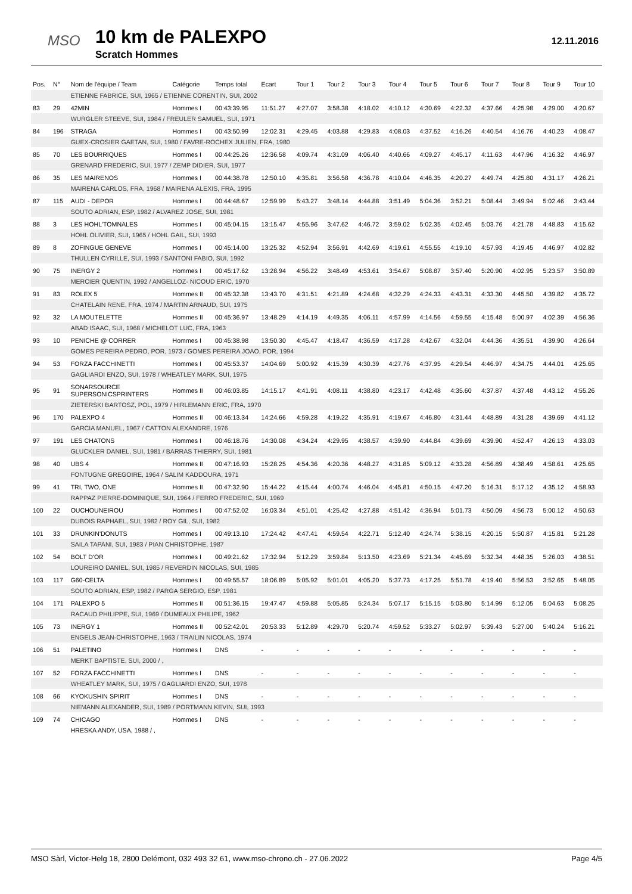MSO
10 km de PALEXPO
Scratch Hommes
12.11.2016
| Pos. | N° | Nom de l'équipe / Team | Catégorie | Temps total | Ecart | Tour 1 | Tour 2 | Tour 3 | Tour 4 | Tour 5 | Tour 6 | Tour 7 | Tour 8 | Tour 9 | Tour 10 |
| --- | --- | --- | --- | --- | --- | --- | --- | --- | --- | --- | --- | --- | --- | --- | --- |
| | | ETIENNE FABRICE, SUI, 1965 / ETIENNE CORENTIN, SUI, 2002 | | | | | | | | | | | | | |
| 83 | 29 | 42MIN | Hommes I | 00:43:39.95 | 11:51.27 | 4:27.07 | 3:58.38 | 4:18.02 | 4:10.12 | 4:30.69 | 4:22.32 | 4:37.66 | 4:25.98 | 4:29.00 | 4:20.67 |
| | | WURGLER STEEVE, SUI, 1984 / FREULER SAMUEL, SUI, 1971 | | | | | | | | | | | | | |
| 84 | 196 | STRAGA | Hommes I | 00:43:50.99 | 12:02.31 | 4:29.45 | 4:03.88 | 4:29.83 | 4:08.03 | 4:37.52 | 4:16.26 | 4:40.54 | 4:16.76 | 4:40.23 | 4:08.47 |
| | | GUEX-CROSIER GAETAN, SUI, 1980 / FAVRE-ROCHEX JULIEN, FRA, 1980 | | | | | | | | | | | | | |
| 85 | 70 | LES BOURRIQUES | Hommes I | 00:44:25.26 | 12:36.58 | 4:09.74 | 4:31.09 | 4:06.40 | 4:40.66 | 4:09.27 | 4:45.17 | 4:11.63 | 4:47.96 | 4:16.32 | 4:46.97 |
| | | GRENARD FREDERIC, SUI, 1977 / ZEMP DIDIER, SUI, 1977 | | | | | | | | | | | | | |
| 86 | 35 | LES MAIRENOS | Hommes I | 00:44:38.78 | 12:50.10 | 4:35.81 | 3:56.58 | 4:36.78 | 4:10.04 | 4:46.35 | 4:20.27 | 4:49.74 | 4:25.80 | 4:31.17 | 4:26.21 |
| | | MAIRENA CARLOS, FRA, 1968 / MAIRENA ALEXIS, FRA, 1995 | | | | | | | | | | | | | |
| 87 | 115 | AUDI - DEPOR | Hommes I | 00:44:48.67 | 12:59.99 | 5:43.27 | 3:48.14 | 4:44.88 | 3:51.49 | 5:04.36 | 3:52.21 | 5:08.44 | 3:49.94 | 5:02.46 | 3:43.44 |
| | | SOUTO ADRIAN, ESP, 1982 / ALVAREZ JOSE, SUI, 1981 | | | | | | | | | | | | | |
| 88 | 3 | LES HOHL'TOMNALES | Hommes I | 00:45:04.15 | 13:15.47 | 4:55.96 | 3:47.62 | 4:46.72 | 3:59.02 | 5:02.35 | 4:02.45 | 5:03.76 | 4:21.78 | 4:48.83 | 4:15.62 |
| | | HOHL OLIVIER, SUI, 1965 / HOHL GAIL, SUI, 1993 | | | | | | | | | | | | | |
| 89 | 8 | ZOFINGUE GENEVE | Hommes I | 00:45:14.00 | 13:25.32 | 4:52.94 | 3:56.91 | 4:42.69 | 4:19.61 | 4:55.55 | 4:19.10 | 4:57.93 | 4:19.45 | 4:46.97 | 4:02.82 |
| | | THULLEN CYRILLE, SUI, 1993 / SANTONI FABIO, SUI, 1992 | | | | | | | | | | | | | |
| 90 | 75 | INERGY 2 | Hommes I | 00:45:17.62 | 13:28.94 | 4:56.22 | 3:48.49 | 4:53.61 | 3:54.67 | 5:08.87 | 3:57.40 | 5:20.90 | 4:02.95 | 5:23.57 | 3:50.89 |
| | | MERCIER QUENTIN, 1992 / ANGELLOZ- NICOUD ERIC, 1970 | | | | | | | | | | | | | |
| 91 | 83 | ROLEX 5 | Hommes II | 00:45:32.38 | 13:43.70 | 4:31.51 | 4:21.89 | 4:24.68 | 4:32.29 | 4:24.33 | 4:43.31 | 4:33.30 | 4:45.50 | 4:39.82 | 4:35.72 |
| | | CHATELAIN RENE, FRA, 1974 / MARTIN ARNAUD, SUI, 1975 | | | | | | | | | | | | | |
| 92 | 32 | LA MOUTELETTE | Hommes II | 00:45:36.97 | 13:48.29 | 4:14.19 | 4:49.35 | 4:06.11 | 4:57.99 | 4:14.56 | 4:59.55 | 4:15.48 | 5:00.97 | 4:02.39 | 4:56.36 |
| | | ABAD ISAAC, SUI, 1968 / MICHELOT LUC, FRA, 1963 | | | | | | | | | | | | | |
| 93 | 10 | PENICHE @ CORRER | Hommes I | 00:45:38.98 | 13:50.30 | 4:45.47 | 4:18.47 | 4:36.59 | 4:17.28 | 4:42.67 | 4:32.04 | 4:44.36 | 4:35.51 | 4:39.90 | 4:26.64 |
| | | GOMES PEREIRA PEDRO, POR, 1973 / GOMES PEREIRA JOAO, POR, 1994 | | | | | | | | | | | | | |
| 94 | 53 | FORZA FACCHINETTI | Hommes I | 00:45:53.37 | 14:04.69 | 5:00.92 | 4:15.39 | 4:30.39 | 4:27.76 | 4:37.95 | 4:29.54 | 4:46.97 | 4:34.75 | 4:44.01 | 4:25.65 |
| | | GAGLIARDI ENZO, SUI, 1978 / WHEATLEY MARK, SUI, 1975 | | | | | | | | | | | | | |
| 95 | 91 | SONARSOURCE SUPERSONICSPRINTERS | Hommes II | 00:46:03.85 | 14:15.17 | 4:41.91 | 4:08.11 | 4:38.80 | 4:23.17 | 4:42.48 | 4:35.60 | 4:37.87 | 4:37.48 | 4:43.12 | 4:55.26 |
| | | ZIETERSKI BARTOSZ, POL, 1979 / HIRLEMANN ERIC, FRA, 1970 | | | | | | | | | | | | | |
| 96 | 170 | PALEXPO 4 | Hommes II | 00:46:13.34 | 14:24.66 | 4:59.28 | 4:19.22 | 4:35.91 | 4:19.67 | 4:46.80 | 4:31.44 | 4:48.89 | 4:31.28 | 4:39.69 | 4:41.12 |
| | | GARCIA MANUEL, 1967 / CATTON ALEXANDRE, 1976 | | | | | | | | | | | | | |
| 97 | 191 | LES CHATONS | Hommes I | 00:46:18.76 | 14:30.08 | 4:34.24 | 4:29.95 | 4:38.57 | 4:39.90 | 4:44.84 | 4:39.69 | 4:39.90 | 4:52.47 | 4:26.13 | 4:33.03 |
| | | GLUCKLER DANIEL, SUI, 1981 / BARRAS THIERRY, SUI, 1981 | | | | | | | | | | | | | |
| 98 | 40 | UBS 4 | Hommes II | 00:47:16.93 | 15:28.25 | 4:54.36 | 4:20.36 | 4:48.27 | 4:31.85 | 5:09.12 | 4:33.28 | 4:56.89 | 4:38.49 | 4:58.61 | 4:25.65 |
| | | FONTUGNE GREGOIRE, 1964 / SALIM KADDOURA, 1971 | | | | | | | | | | | | | |
| 99 | 41 | TRI, TWO, ONE | Hommes II | 00:47:32.90 | 15:44.22 | 4:15.44 | 4:00.74 | 4:46.04 | 4:45.81 | 4:50.15 | 4:47.20 | 5:16.31 | 5:17.12 | 4:35.12 | 4:58.93 |
| | | RAPPAZ PIERRE-DOMINIQUE, SUI, 1964 / FERRO FREDERIC, SUI, 1969 | | | | | | | | | | | | | |
| 100 | 22 | OUCHOUNEIROU | Hommes I | 00:47:52.02 | 16:03.34 | 4:51.01 | 4:25.42 | 4:27.88 | 4:51.42 | 4:36.94 | 5:01.73 | 4:50.09 | 4:56.73 | 5:00.12 | 4:50.63 |
| | | DUBOIS RAPHAEL, SUI, 1982 / ROY GIL, SUI, 1982 | | | | | | | | | | | | | |
| 101 | 33 | DRUNKIN'DONUTS | Hommes I | 00:49:13.10 | 17:24.42 | 4:47.41 | 4:59.54 | 4:22.71 | 5:12.40 | 4:24.74 | 5:38.15 | 4:20.15 | 5:50.87 | 4:15.81 | 5:21.28 |
| | | SAILA TAPANI, SUI, 1983 / PIAN CHRISTOPHE, 1987 | | | | | | | | | | | | | |
| 102 | 54 | BOLT D'OR | Hommes I | 00:49:21.62 | 17:32.94 | 5:12.29 | 3:59.84 | 5:13.50 | 4:23.69 | 5:21.34 | 4:45.69 | 5:32.34 | 4:48.35 | 5:26.03 | 4:38.51 |
| | | LOUREIRO DANIEL, SUI, 1985 / REVERDIN NICOLAS, SUI, 1985 | | | | | | | | | | | | | |
| 103 | 117 | G60-CELTA | Hommes I | 00:49:55.57 | 18:06.89 | 5:05.92 | 5:01.01 | 4:05.20 | 5:37.73 | 4:17.25 | 5:51.78 | 4:19.40 | 5:56.53 | 3:52.65 | 5:48.05 |
| | | SOUTO ADRIAN, ESP, 1982 / PARGA SERGIO, ESP, 1981 | | | | | | | | | | | | | |
| 104 | 171 | PALEXPO 5 | Hommes II | 00:51:36.15 | 19:47.47 | 4:59.88 | 5:05.85 | 5:24.34 | 5:07.17 | 5:15.15 | 5:03.80 | 5:14.99 | 5:12.05 | 5:04.63 | 5:08.25 |
| | | RACAUD PHILIPPE, SUI, 1969 / DUMEAUX PHILIPE, 1962 | | | | | | | | | | | | | |
| 105 | 73 | INERGY 1 | Hommes II | 00:52:42.01 | 20:53.33 | 5:12.89 | 4:29.70 | 5:20.74 | 4:59.52 | 5:33.27 | 5:02.97 | 5:39.43 | 5:27.00 | 5:40.24 | 5:16.21 |
| | | ENGELS JEAN-CHRISTOPHE, 1963 / TRAILIN NICOLAS, 1974 | | | | | | | | | | | | | |
| 106 | 51 | PALETINO | Hommes I | DNS | - | - | - | - | - | - | - | - | - | - | - |
| | | MERKT BAPTISTE, SUI, 2000 / , | | | | | | | | | | | | | |
| 107 | 52 | FORZA FACCHINETTI | Hommes I | DNS | - | - | - | - | - | - | - | - | - | - | - |
| | | WHEATLEY MARK, SUI, 1975 / GAGLIARDI ENZO, SUI, 1978 | | | | | | | | | | | | | |
| 108 | 66 | KYOKUSHIN SPIRIT | Hommes I | DNS | - | - | - | - | - | - | - | - | - | - | - |
| | | NIEMANN ALEXANDER, SUI, 1989 / PORTMANN KEVIN, SUI, 1993 | | | | | | | | | | | | | |
| 109 | 74 | CHICAGO | Hommes I | DNS | - | - | - | - | - | - | - | - | - | - | - |
| | | HRESKA ANDY, USA, 1988 / , | | | | | | | | | | | | | |
MSO Sàrl, Victor-Helg 18, 2800 Delémont, 032 493 32 61, www.mso-chrono.ch - 27.06.2022 Page 4/5